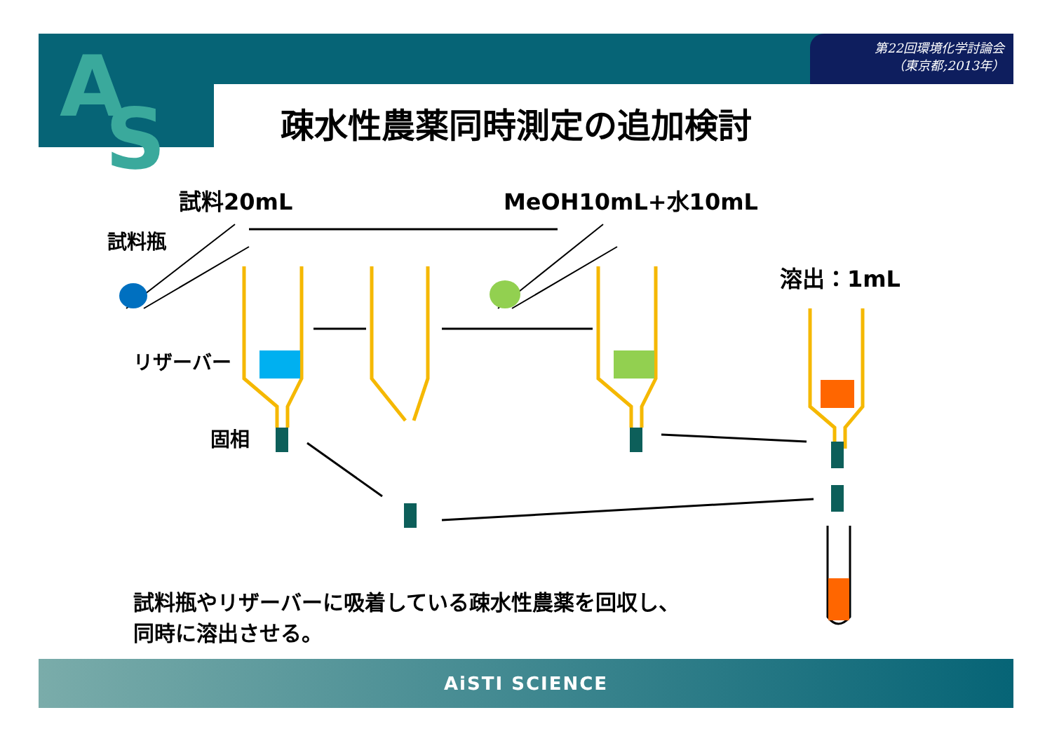第22回環境化学討論会
（東京都;2013年）
A
S
疎水性農薬同時測定の追加検討
試料20mL MeOH10mL+水10mL
試料瓶
溶出：1mL
リザーバー
固相
試料瓶やリザーバーに吸着している疎水性農薬を回収し、
同時に溶出させる。
AiSTI SCIENCE